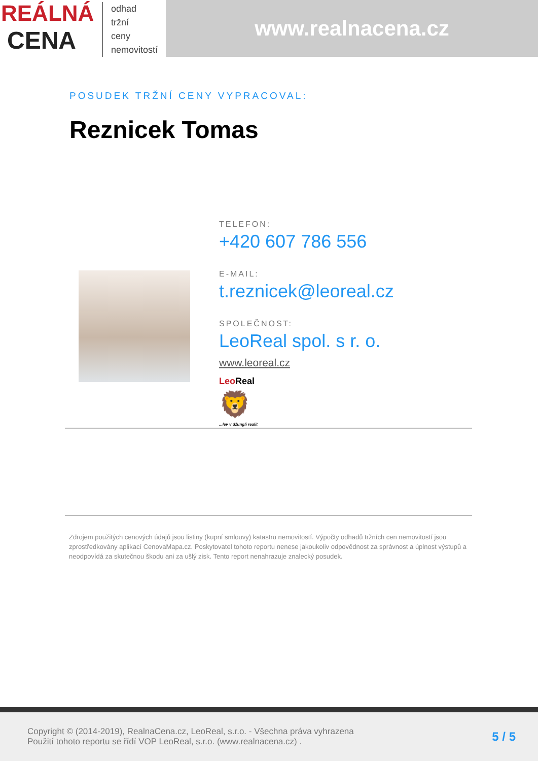REÁLNÁ
CENA
odhad
tržní
ceny
nemovitostí
www.realnacena.cz
POSUDEK TRŽNÍ CENY VYPRACOVAL:
Reznicek Tomas
TELEFON:
+420 607 786 556
E-MAIL:
t.reznicek@leoreal.cz
SPOLEČNOST:
LeoReal spol. s r. o.
www.leoreal.cz
Leo Real
🦁
...lev v džungli realit
Zdrojem použitých cenových údajů jsou listiny (kupní smlouvy) katastru nemovitostí. Výpočty odhadů tržních cen nemovitostí jsou zprostředkovány aplikací CenovaMapa.cz. Poskytovatel tohoto reportu nenese jakoukoliv odpovědnost za správnost a úplnost výstupů a neodpovídá za skutečnou škodu ani za ušlý zisk. Tento report nenahrazuje znalecký posudek.
Copyright © (2014-2019), RealnaCena.cz, LeoReal, s.r.o. - Všechna práva vyhrazena
Použití tohoto reportu se řídí VOP LeoReal, s.r.o. (www.realnacena.cz) .
5 / 5